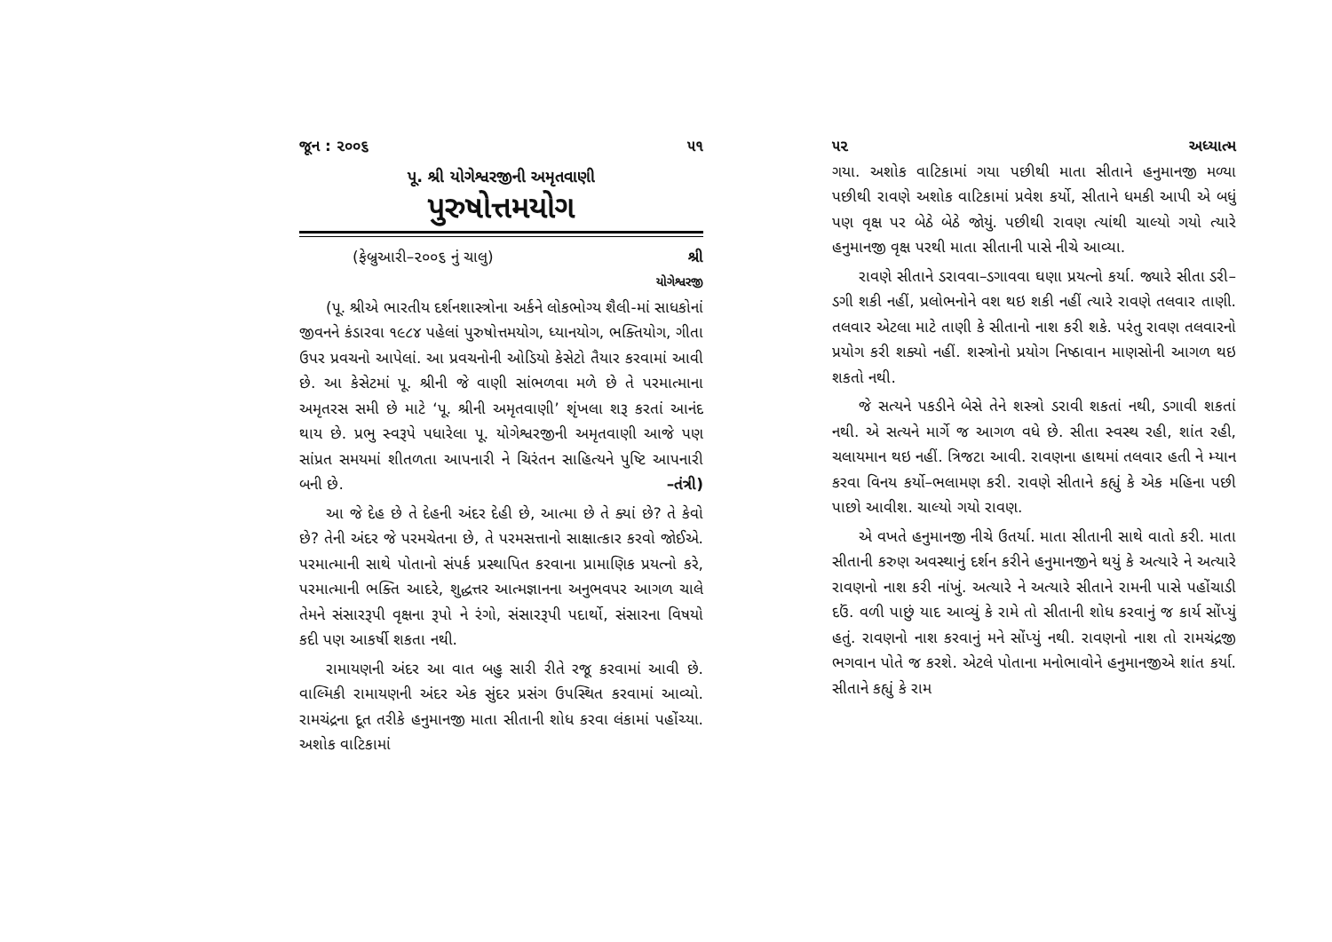જૂન : ૨૦૦૬ ૫૧
પૂ. શ્રી યોગેશ્વરજીની અમૃતવાણી
પુરુષોત્તમયોગ
(ફેબ્રુઆરી–૨૦૦૬ નું ચાલુ) શ્રી
યોગેશ્વરજી
(પૂ. શ્રીએ ભારતીય દર્શનશાસ્ત્રોના અર્કને લોકભોગ્ય શૈલી-માં સાધકોનાં જીવનને કંડારવા ૧૯૮૪ પહેલાં પુરુષોત્તમયોગ, ધ્યાનયોગ, ભક્તિયોગ, ગીતા ઉપર પ્રવચનો આપેલાં. આ પ્રવચનોની ઓડિયો કેસેટો તૈયાર કરવામાં આવી છે. આ કેસેટમાં પૂ. શ્રીની જે વાણી સાંભળવા મળે છે તે પરમાત્માના અમૃતરસ સમી છે માટે ‘પૂ. શ્રીની અમૃતવાણી’ શૃંખલા શરૂ કરતાં આનંદ થાય છે. પ્રભુ સ્વરૂપે પધારેલા પૂ. યોગેશ્વરજીની અમૃતવાણી આજે પણ સાંપ્રત સમયમાં શીતળતા આપનારી ને ચિરંતન સાહિત્યને પુષ્ટિ આપનારી બની છે. –તંત્રી)
આ જે દેહ છે તે દેહની અંદર દેહી છે, આત્મા છે તે ક્યાં છે? તે કેવો છે? તેની અંદર જે પરમચેતના છે, તે પરમસત્તાનો સાક્ષાત્કાર કરવો જોઈએ. પરમાત્માની સાથે પોતાનો સંપર્ક પ્રસ્થાપિત કરવાના પ્રામાણિક પ્રયત્નો કરે, પરમાત્માની ભક્તિ આદરે, શુદ્ધત્તર આત્મજ્ઞાનના અનુભવપર આગળ ચાલે તેમને સંસારરૂપી વૃક્ષના રૂપો ને રંગો, સંસારરૂપી પદાર્થો, સંસારના વિષયો કદી પણ આકર્ષી શકતા નથી.
રામાયણની અંદર આ વાત બહુ સારી રીતે રજૂ કરવામાં આવી છે. વાલ્મિકી રામાયણની અંદર એક સુંદર પ્રસંગ ઉપસ્થિત કરવામાં આવ્યો. રામચંદ્રના દૂત તરીકે હનુમાનજી માતા સીતાની શોધ કરવા લંકામાં પહોંચ્યા. અશોક વાટિકામાં
૫૨ અધ્યાત્મ
ગયા. અશોક વાટિકામાં ગયા પછીથી માતા સીતાને હનુમાનજી મળ્યા પછીથી રાવણે અશોક વાટિકામાં પ્રવેશ કર્યો, સીતાને ધમકી આપી એ બધું પણ વૃક્ષ પર બેઠે બેઠે જોયું. પછીથી રાવણ ત્યાંથી ચાલ્યો ગયો ત્યારે હનુમાનજી વૃક્ષ પરથી માતા સીતાની પાસે નીચે આવ્યા.
રાવણે સીતાને ડરાવવા–ડગાવવા ઘણા પ્રયત્નો કર્યા. જ્યારે સીતા ડરી–ડગી શકી નહીં, પ્રલોભનોને વશ થઇ શકી નહીં ત્યારે રાવણે તલવાર તાણી. તલવાર એટલા માટે તાણી કે સીતાનો નાશ કરી શકે. પરંતુ રાવણ તલવારનો પ્રયોગ કરી શક્યો નહીં. શસ્ત્રોનો પ્રયોગ નિષ્ઠાવાન માણસોની આગળ થઇ શકતો નથી.
જે સત્યને પકડીને બેસે તેને શસ્ત્રો ડરાવી શકતાં નથી, ડગાવી શકતાં નથી. એ સત્યને માર્ગે જ આગળ વધે છે. સીતા સ્વસ્થ રહી, શાંત રહી, ચલાયમાન થઇ નહીં. ત્રિજટા આવી. રાવણના હાથમાં તલવાર હતી ને મ્યાન કરવા વિનય કર્યો–ભલામણ કરી. રાવણે સીતાને કહ્યું કે એક મહિના પછી પાછો આવીશ. ચાલ્યો ગયો રાવણ.
એ વખતે હનુમાનજી નીચે ઉતર્યા. માતા સીતાની સાથે વાતો કરી. માતા સીતાની કરુણ અવસ્થાનું દર્શન કરીને હનુમાનજીને થયું કે અત્યારે ને અત્યારે રાવણનો નાશ કરી નાંખું. અત્યારે ને અત્યારે સીતાને રામની પાસે પહોંચાડી દઉં. વળી પાછું યાદ આવ્યું કે રામે તો સીતાની શોધ કરવાનું જ કાર્ય સોંપ્યું હતું. રાવણનો નાશ કરવાનું મને સોંપ્યું નથી. રાવણનો નાશ તો રામચંદ્રજી ભગવાન પોતે જ કરશે. એટલે પોતાના મનોભાવોને હનુમાનજીએ શાંત કર્યા. સીતાને કહ્યું કે રામ